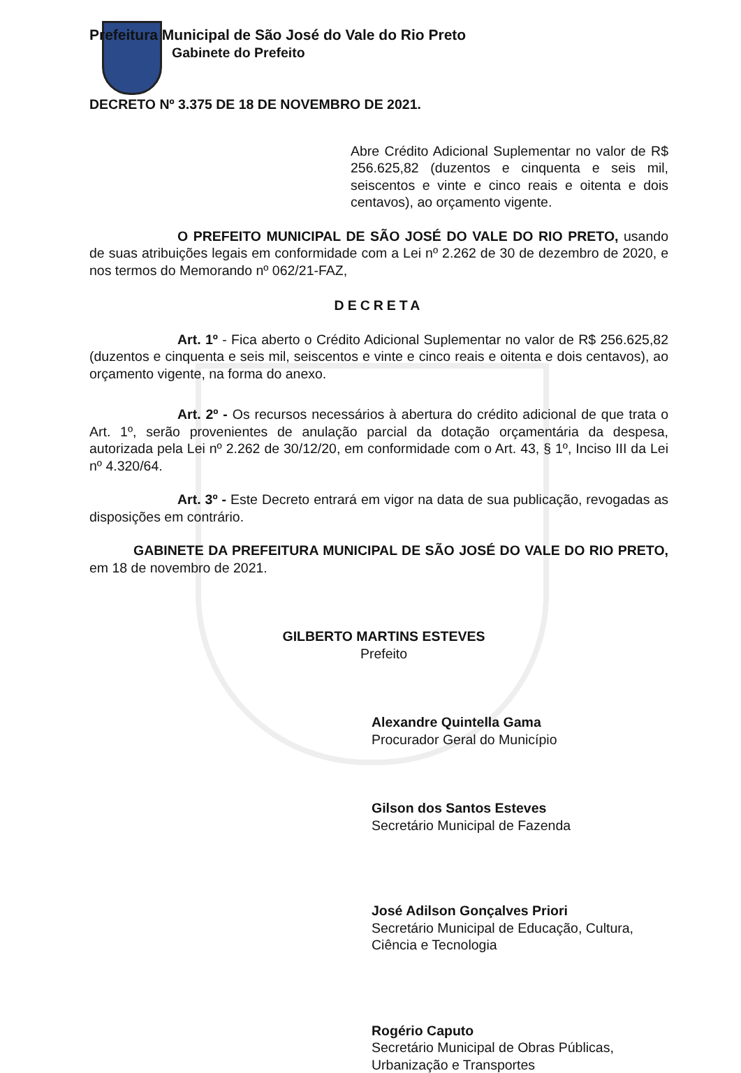Prefeitura Municipal de São José do Vale do Rio Preto
Gabinete do Prefeito
DECRETO Nº 3.375 DE 18 DE NOVEMBRO DE 2021.
Abre Crédito Adicional Suplementar no valor de R$ 256.625,82 (duzentos e cinquenta e seis mil, seiscentos e vinte e cinco reais e oitenta e dois centavos), ao orçamento vigente.
O PREFEITO MUNICIPAL DE SÃO JOSÉ DO VALE DO RIO PRETO, usando de suas atribuições legais em conformidade com a Lei nº 2.262 de 30 de dezembro de 2020, e nos termos do Memorando nº 062/21-FAZ,
DECRETA
Art. 1º - Fica aberto o Crédito Adicional Suplementar no valor de R$ 256.625,82 (duzentos e cinquenta e seis mil, seiscentos e vinte e cinco reais e oitenta e dois centavos), ao orçamento vigente, na forma do anexo.
Art. 2º - Os recursos necessários à abertura do crédito adicional de que trata o Art. 1º, serão provenientes de anulação parcial da dotação orçamentária da despesa, autorizada pela Lei nº 2.262 de 30/12/20, em conformidade com o Art. 43, § 1º, Inciso III da Lei nº 4.320/64.
Art. 3º - Este Decreto entrará em vigor na data de sua publicação, revogadas as disposições em contrário.
GABINETE DA PREFEITURA MUNICIPAL DE SÃO JOSÉ DO VALE DO RIO PRETO, em 18 de novembro de 2021.
GILBERTO MARTINS ESTEVES
Prefeito
Alexandre Quintella Gama
Procurador Geral do Município
Gilson dos Santos Esteves
Secretário Municipal de Fazenda
José Adilson Gonçalves Priori
Secretário Municipal de Educação, Cultura,
Ciência e Tecnologia
Rogério Caputo
Secretário Municipal de Obras Públicas,
Urbanização e Transportes